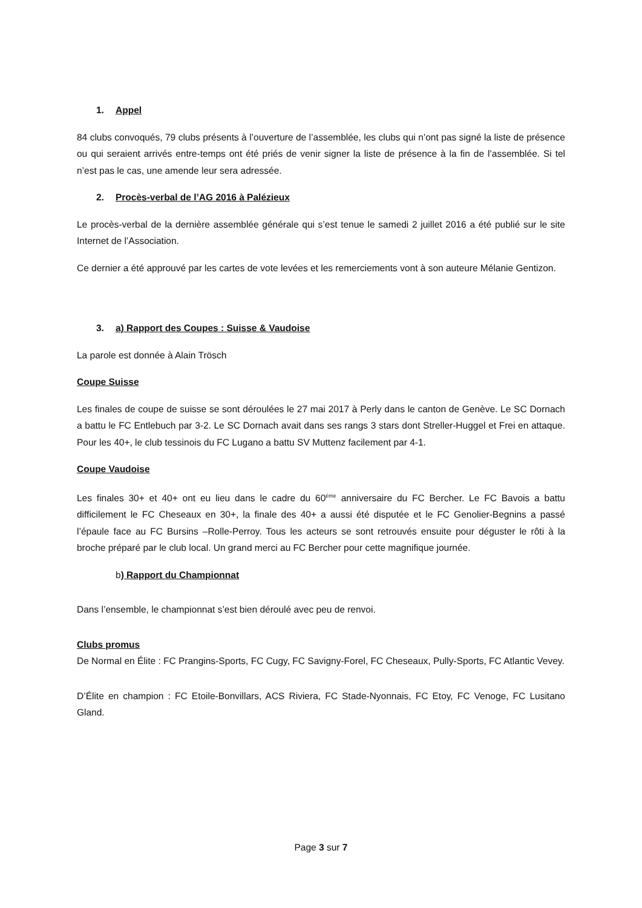1. Appel
84 clubs convoqués, 79 clubs présents à l’ouverture de l’assemblée, les clubs qui n’ont pas signé la liste de présence ou qui seraient arrivés entre-temps ont été priés de venir signer la liste de présence à la fin de l’assemblée. Si tel n’est pas le cas, une amende leur sera adressée.
2. Procès-verbal de l’AG 2016 à Palézieux
Le procès-verbal de la dernière assemblée générale qui s’est tenue le samedi 2 juillet 2016 a été publié sur le site Internet de l’Association.
Ce dernier a été approuvé par les cartes de vote levées et les remerciements vont à son auteure Mélanie Gentizon.
3. a) Rapport des Coupes : Suisse & Vaudoise
La parole est donnée à Alain Trösch
Coupe Suisse
Les finales de coupe de suisse se sont déroulées le 27 mai 2017 à Perly dans le canton de Genève. Le SC Dornach a battu le FC Entlebuch par 3-2. Le SC Dornach avait dans ses rangs 3 stars dont Streller-Huggel et Frei en attaque. Pour les 40+, le club tessinois du FC Lugano a battu SV Muttenz facilement par 4-1.
Coupe Vaudoise
Les finales 30+ et 40+ ont eu lieu dans le cadre du 60<sup>ème</sup> anniversaire du FC Bercher. Le FC Bavois a battu difficilement le FC Cheseaux en 30+, la finale des 40+ a aussi été disputée et le FC Genolier-Begnins a passé l’épaule face au FC Bursins –Rolle-Perroy. Tous les acteurs se sont retrouvés ensuite pour déguster le rôti à la broche préparé par le club local. Un grand merci au FC Bercher pour cette magnifique journée.
b) Rapport du Championnat
Dans l’ensemble, le championnat s’est bien déroulé avec peu de renvoi.
Clubs promus
De Normal en Élite : FC Prangins-Sports, FC Cugy, FC Savigny-Forel, FC Cheseaux, Pully-Sports, FC Atlantic Vevey.
D’Élite en champion : FC Etoile-Bonvillars, ACS Riviera, FC Stade-Nyonnais, FC Etoy, FC Venoge, FC Lusitano Gland.
Page 3 sur 7